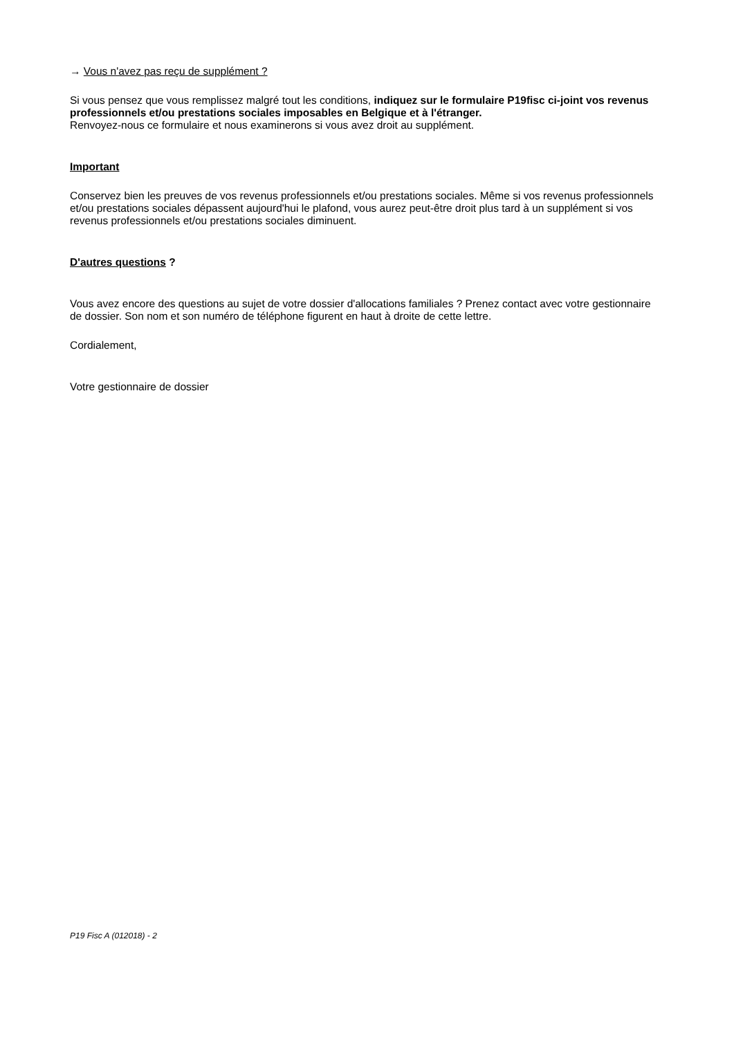→ Vous n'avez pas reçu de supplément ?
Si vous pensez que vous remplissez malgré tout les conditions, indiquez sur le formulaire P19fisc ci-joint vos revenus professionnels et/ou prestations sociales imposables en Belgique et à l'étranger.
Renvoyez-nous ce formulaire et nous examinerons si vous avez droit au supplément.
Important
Conservez bien les preuves de vos revenus professionnels et/ou prestations sociales. Même si vos revenus professionnels et/ou prestations sociales dépassent aujourd'hui le plafond, vous aurez peut-être droit plus tard à un supplément si vos revenus professionnels et/ou prestations sociales diminuent.
D'autres questions ?
Vous avez encore des questions au sujet de votre dossier d'allocations familiales ? Prenez contact avec votre gestionnaire de dossier. Son nom et son numéro de téléphone figurent en haut à droite de cette lettre.
Cordialement,
Votre gestionnaire de dossier
P19 Fisc A (012018) - 2